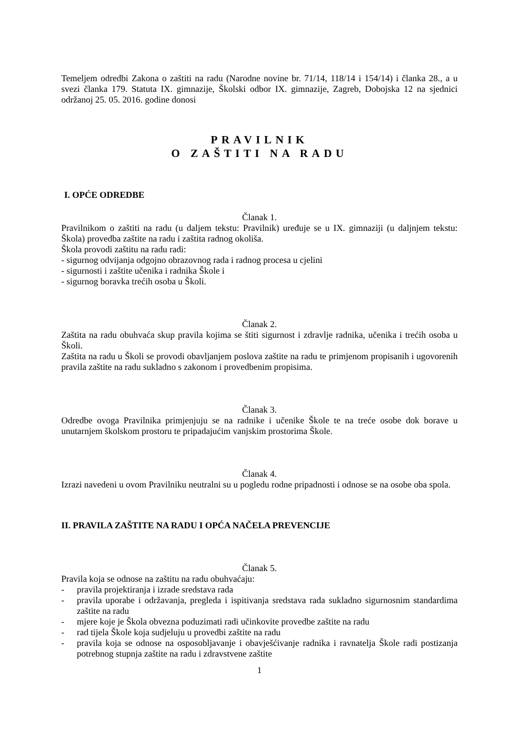Temeljem odredbi Zakona o zaštiti na radu (Narodne novine br. 71/14, 118/14 i 154/14) i članka 28., a u svezi članka 179. Statuta IX. gimnazije, Školski odbor IX. gimnazije, Zagreb, Dobojska 12 na sjednici održanoj 25. 05. 2016. godine donosi
PRAVILNIK
O ZAŠTITI NA RADU
I. OPĆE ODREDBE
Članak 1.
Pravilnikom o zaštiti na radu (u daljem tekstu: Pravilnik) uređuje se u IX. gimnaziji (u daljnjem tekstu: Škola) provedba zaštite na radu i zaštita radnog okoliša.
Škola provodi zaštitu na radu radi:
- sigurnog odvijanja odgojno obrazovnog rada i radnog procesa u cjelini
- sigurnosti i zaštite učenika i radnika Škole i
- sigurnog boravka trećih osoba u Školi.
Članak 2.
Zaštita na radu obuhvaća skup pravila kojima se štiti sigurnost i zdravlje radnika, učenika i trećih osoba u Školi.
Zaštita na radu u Školi se provodi obavljanjem poslova zaštite na radu te primjenom propisanih i ugovorenih pravila zaštite na radu sukladno s zakonom i provedbenim propisima.
Članak 3.
Odredbe ovoga Pravilnika primjenjuju se na radnike i učenike Škole te na treće osobe dok borave u unutarnjem školskom prostoru te pripadajućim vanjskim prostorima Škole.
Članak 4.
Izrazi navedeni u ovom Pravilniku neutralni su u pogledu rodne pripadnosti i odnose se na osobe oba spola.
II. PRAVILA ZAŠTITE NA RADU I OPĆA NAČELA PREVENCIJE
Članak 5.
Pravila koja se odnose na zaštitu na radu obuhvaćaju:
- pravila projektiranja i izrade sredstava rada
- pravila uporabe i održavanja, pregleda i ispitivanja sredstava rada sukladno sigurnosnim standardima zaštite na radu
- mjere koje je Škola obvezna poduzimati radi učinkovite provedbe zaštite na radu
- rad tijela Škole koja sudjeluju u provedbi zaštite na radu
- pravila koja se odnose na osposobljavanje i obavješćivanje radnika i ravnatelja Škole radi postizanja potrebnog stupnja zaštite na radu i zdravstvene zaštite
1